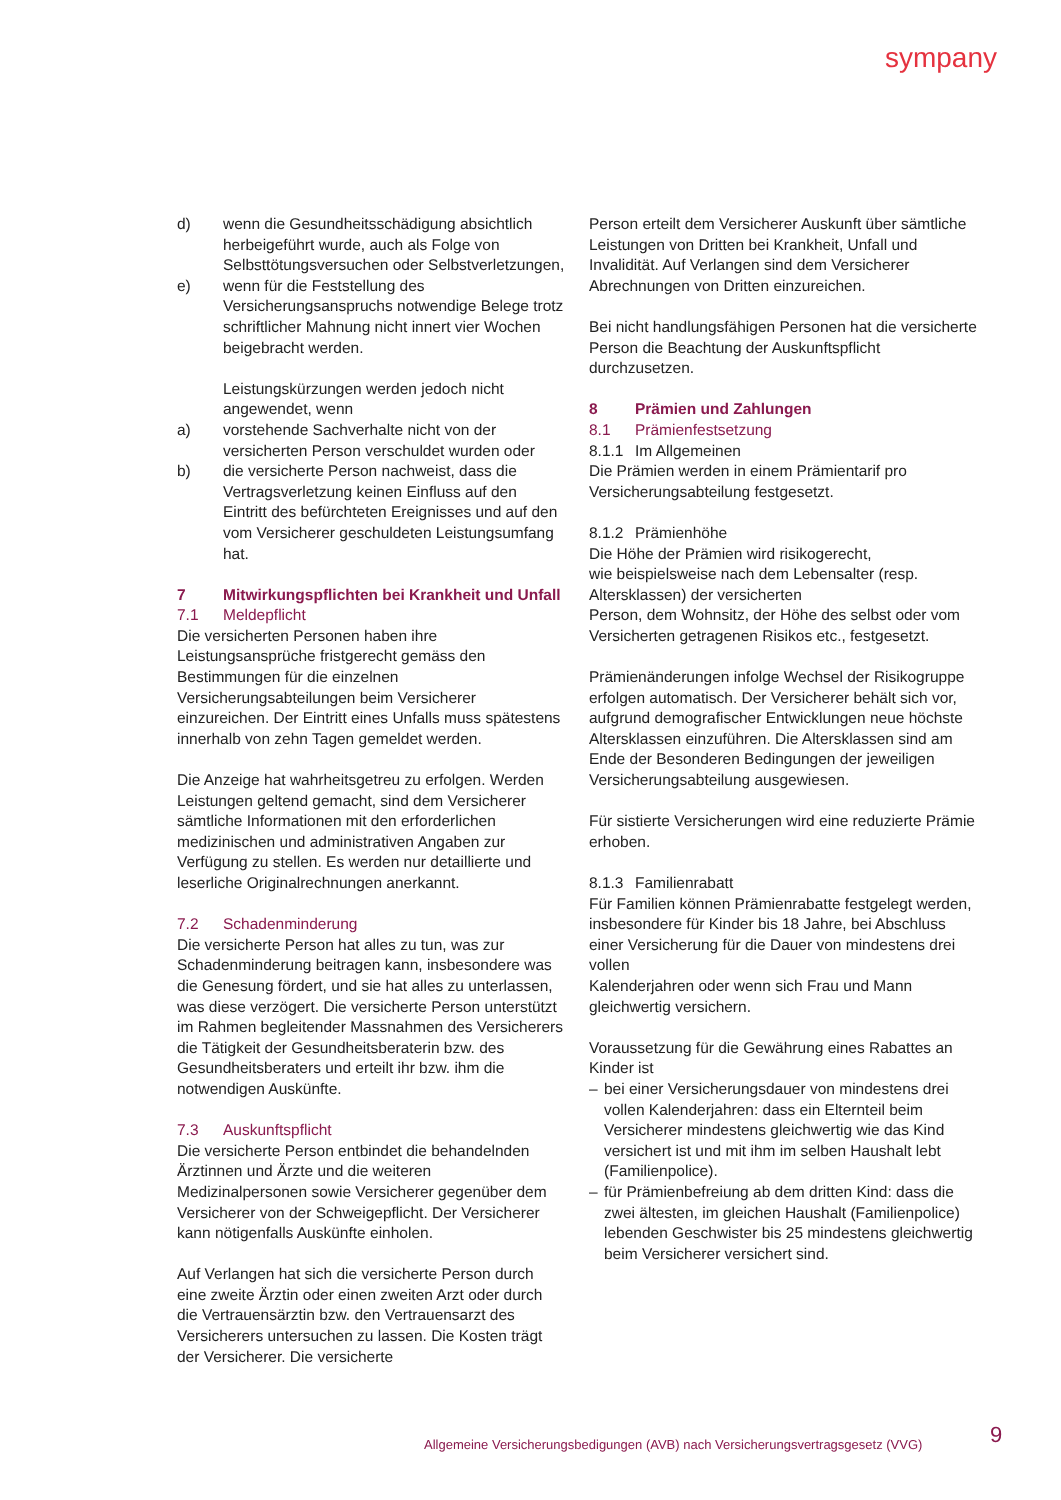sympany
d) wenn die Gesundheitsschädigung absichtlich herbeigeführt wurde, auch als Folge von Selbsttötungsversuchen oder Selbstverletzungen,
e) wenn für die Feststellung des Versicherungsanspruchs notwendige Belege trotz schriftlicher Mahnung nicht innert vier Wochen beigebracht werden.
Leistungskürzungen werden jedoch nicht angewendet, wenn
a) vorstehende Sachverhalte nicht von der versicherten Person verschuldet wurden oder
b) die versicherte Person nachweist, dass die Vertragsverletzung keinen Einfluss auf den Eintritt des befürchteten Ereignisses und auf den vom Versicherer geschuldeten Leistungsumfang hat.
7 Mitwirkungspflichten bei Krankheit und Unfall
7.1 Meldepflicht
Die versicherten Personen haben ihre Leistungsansprüche fristgerecht gemäss den Bestimmungen für die einzelnen Versicherungsabteilungen beim Versicherer einzureichen. Der Eintritt eines Unfalls muss spätestens innerhalb von zehn Tagen gemeldet werden.
Die Anzeige hat wahrheitsgetreu zu erfolgen. Werden Leistungen geltend gemacht, sind dem Versicherer sämtliche Informationen mit den erforderlichen medizinischen und administrativen Angaben zur Verfügung zu stellen. Es werden nur detaillierte und leserliche Originalrechnungen anerkannt.
7.2 Schadenminderung
Die versicherte Person hat alles zu tun, was zur Schadenminderung beitragen kann, insbesondere was die Genesung fördert, und sie hat alles zu unterlassen, was diese verzögert. Die versicherte Person unterstützt im Rahmen begleitender Massnahmen des Versicherers die Tätigkeit der Gesundheitsberaterin bzw. des Gesundheitsberaters und erteilt ihr bzw. ihm die notwendigen Auskünfte.
7.3 Auskunftspflicht
Die versicherte Person entbindet die behandelnden Ärztinnen und Ärzte und die weiteren Medizinalpersonen sowie Versicherer gegenüber dem Versicherer von der Schweigepflicht. Der Versicherer kann nötigenfalls Auskünfte einholen.
Auf Verlangen hat sich die versicherte Person durch eine zweite Ärztin oder einen zweiten Arzt oder durch die Vertrauensärztin bzw. den Vertrauensarzt des Versicherers untersuchen zu lassen. Die Kosten trägt der Versicherer. Die versicherte
Person erteilt dem Versicherer Auskunft über sämtliche Leistungen von Dritten bei Krankheit, Unfall und Invalidität. Auf Verlangen sind dem Versicherer Abrechnungen von Dritten einzureichen.
Bei nicht handlungsfähigen Personen hat die versicherte Person die Beachtung der Auskunftspflicht durchzusetzen.
8 Prämien und Zahlungen
8.1 Prämienfestsetzung
8.1.1 Im Allgemeinen
Die Prämien werden in einem Prämientarif pro Versicherungsabteilung festgesetzt.
8.1.2 Prämienhöhe
Die Höhe der Prämien wird risikogerecht,
wie beispielsweise nach dem Lebensalter (resp. Altersklassen) der versicherten
Person, dem Wohnsitz, der Höhe des selbst oder vom Versicherten getragenen Risikos etc., festgesetzt.
Prämienänderungen infolge Wechsel der Risikogruppe erfolgen automatisch. Der Versicherer behält sich vor, aufgrund demografischer Entwicklungen neue höchste Altersklassen einzuführen. Die Altersklassen sind am Ende der Besonderen Bedingungen der jeweiligen Versicherungsabteilung ausgewiesen.
Für sistierte Versicherungen wird eine reduzierte Prämie erhoben.
8.1.3 Familienrabatt
Für Familien können Prämienrabatte festgelegt werden, insbesondere für Kinder bis 18 Jahre, bei Abschluss einer Versicherung für die Dauer von mindestens drei vollen
Kalenderjahren oder wenn sich Frau und Mann gleichwertig versichern.
Voraussetzung für die Gewährung eines Rabattes an Kinder ist
– bei einer Versicherungsdauer von mindestens drei vollen Kalenderjahren: dass ein Elternteil beim Versicherer mindestens gleichwertig wie das Kind versichert ist und mit ihm im selben Haushalt lebt (Familienpolice).
– für Prämienbefreiung ab dem dritten Kind: dass die zwei ältesten, im gleichen Haushalt (Familienpolice) lebenden Geschwister bis 25 mindestens gleichwertig beim Versicherer versichert sind.
Allgemeine Versicherungsbedigungen (AVB) nach Versicherungsvertragsgesetz (VVG)
9